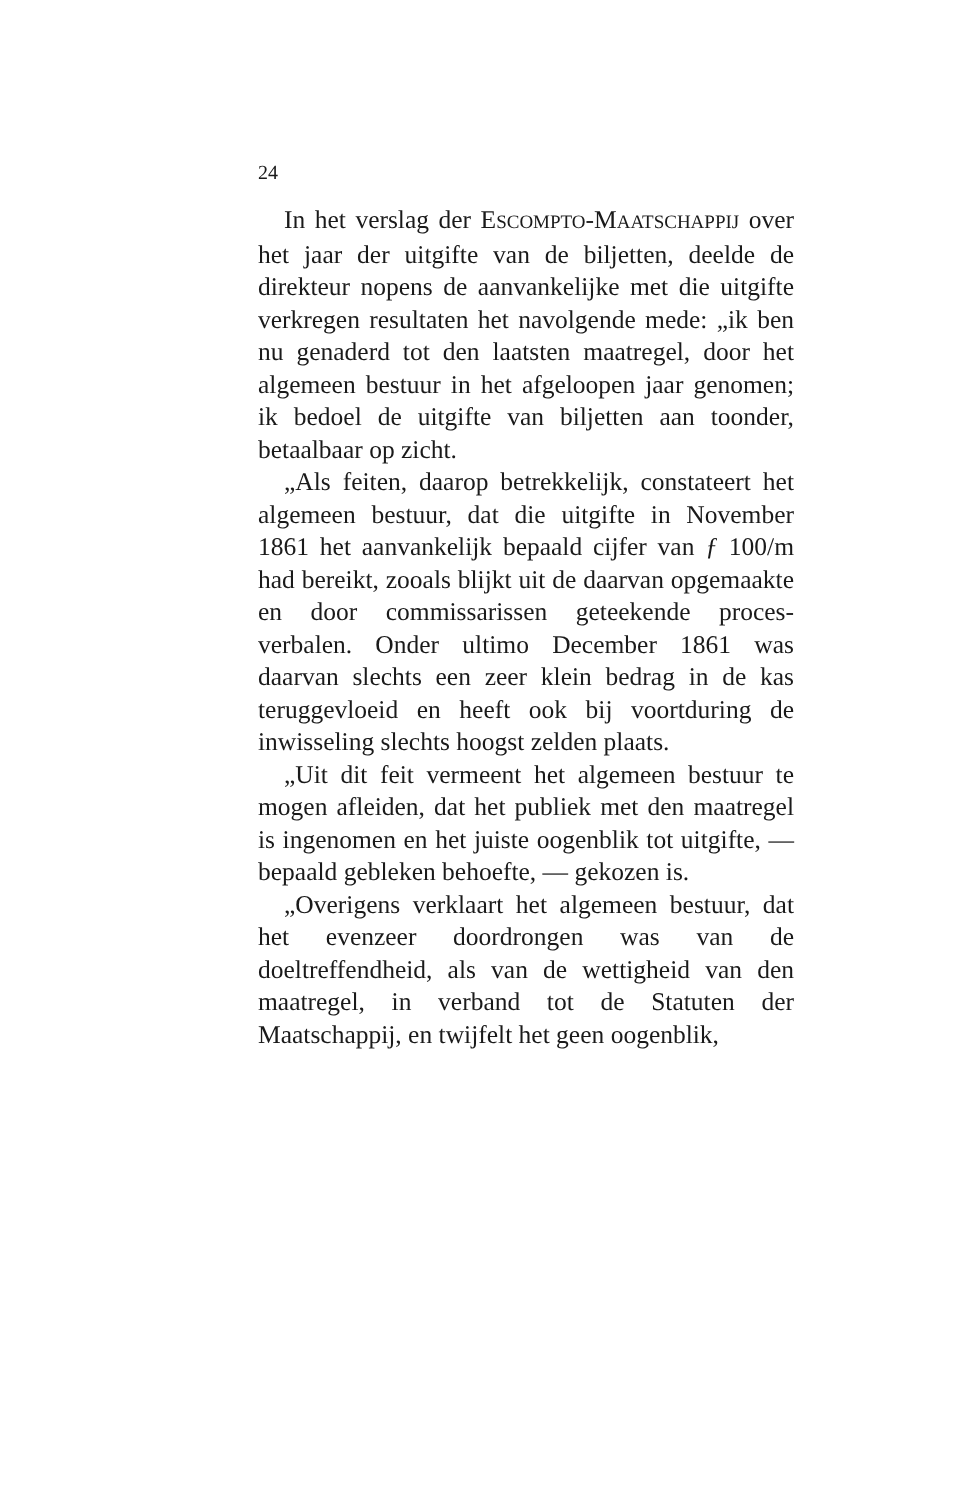24
In het verslag der ESCOMPTO-MAATSCHAPPIJ over het jaar der uitgifte van de biljetten, deelde de direkteur nopens de aanvankelijke met die uitgifte verkregen resultaten het navolgende mede: „ik ben nu genaderd tot den laatsten maatregel, door het algemeen bestuur in het afgeloopen jaar genomen; ik bedoel de uitgifte van biljetten aan toonder, betaalbaar op zicht.
„Als feiten, daarop betrekkelijk, constateert het algemeen bestuur, dat die uitgifte in November 1861 het aanvankelijk bepaald cijfer van ƒ 100/m had bereikt, zooals blijkt uit de daarvan opgemaakte en door commissarissen geteekende proces-verbalen. Onder ultimo December 1861 was daarvan slechts een zeer klein bedrag in de kas teruggevloeid en heeft ook bij voortduring de inwisseling slechts hoogst zelden plaats.
„Uit dit feit vermeent het algemeen bestuur te mogen afleiden, dat het publiek met den maatregel is ingenomen en het juiste oogenblik tot uitgifte, — bepaald gebleken behoefte, — gekozen is.
„Overigens verklaart het algemeen bestuur, dat het evenzeer doordrongen was van de doeltreffendheid, als van de wettigheid van den maatregel, in verband tot de Statuten der Maatschappij, en twijfelt het geen oogenblik,